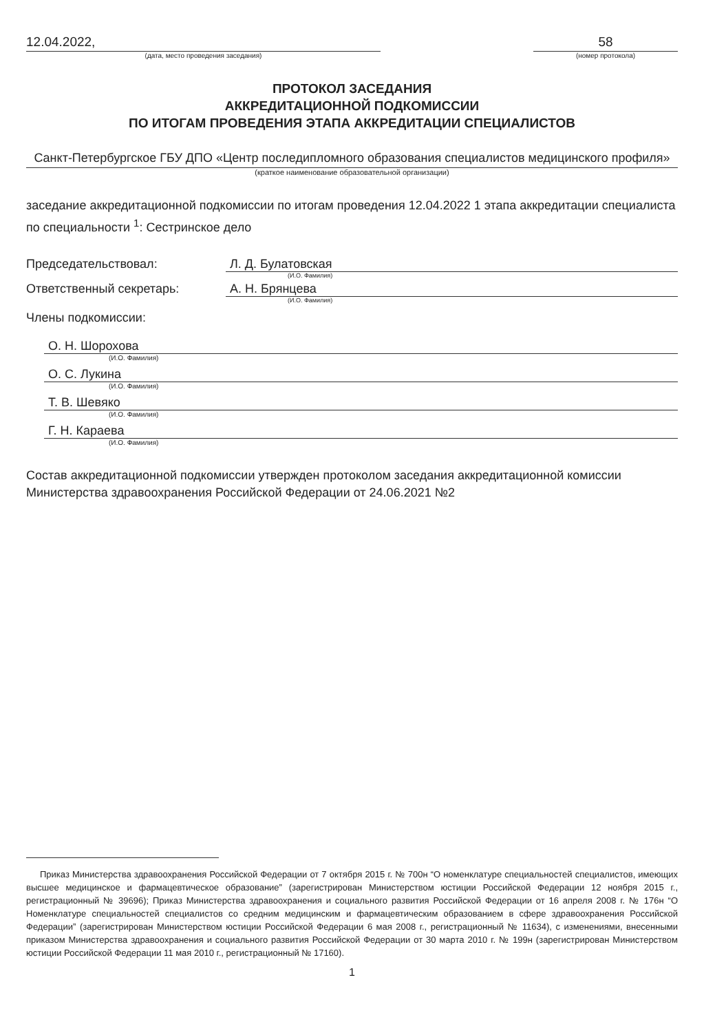12.04.2022,
(дата, место проведения заседания)
58
(номер протокола)
ПРОТОКОЛ ЗАСЕДАНИЯ
АККРЕДИТАЦИОННОЙ ПОДКОМИССИИ
ПО ИТОГАМ ПРОВЕДЕНИЯ ЭТАПА АККРЕДИТАЦИИ СПЕЦИАЛИСТОВ
Санкт-Петербургское ГБУ ДПО «Центр последипломного образования специалистов медицинского профиля»
(краткое наименование образовательной организации)
заседание аккредитационной подкомиссии по итогам проведения 12.04.2022 1 этапа аккредитации специалиста по специальности <sup>1</sup>: Сестринское дело
Председательствовал: Л. Д. Булатовская
(И.О. Фамилия)
Ответственный секретарь: А. Н. Брянцева
(И.О. Фамилия)
Члены подкомиссии:
О. Н. Шорохова
(И.О. Фамилия)
О. С. Лукина
(И.О. Фамилия)
Т. В. Шевяко
(И.О. Фамилия)
Г. Н. Караева
(И.О. Фамилия)
Состав аккредитационной подкомиссии утвержден протоколом заседания аккредитационной комиссии Министерства здравоохранения Российской Федерации от 24.06.2021 №2
Приказ Министерства здравоохранения Российской Федерации от 7 октября 2015 г. № 700н “О номенклатуре специальностей специалистов, имеющих высшее медицинское и фармацевтическое образование” (зарегистрирован Министерством юстиции Российской Федерации 12 ноября 2015 г., регистрационный № 39696); Приказ Министерства здравоохранения и социального развития Российской Федерации от 16 апреля 2008 г. № 176н “О Номенклатуре специальностей специалистов со средним медицинским и фармацевтическим образованием в сфере здравоохранения Российской Федерации” (зарегистрирован Министерством юстиции Российской Федерации 6 мая 2008 г., регистрационный № 11634), с изменениями, внесенными приказом Министерства здравоохранения и социального развития Российской Федерации от 30 марта 2010 г. № 199н (зарегистрирован Министерством юстиции Российской Федерации 11 мая 2010 г., регистрационный № 17160).
1